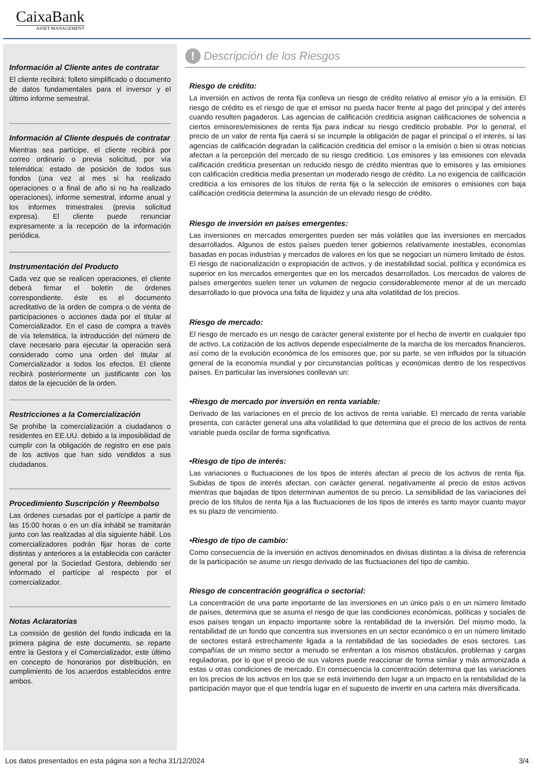CaixaBank
ASSET MANAGEMENT
Información al Cliente antes de contratar
El cliente recibirá: folleto simplificado o documento de datos fundamentales para el inversor y el último informe semestral.
Información al Cliente después de contratar
Mientras sea partícipe, el cliente recibirá por correo ordinario o previa solicitud, por vía telemática: estado de posición de todos sus fondos (una vez al mes si ha realizado operaciones o a final de año si no ha realizado operaciones), informe semestral, informe anual y los informes trimestrales (previa solicitud expresa). El cliente puede renunciar expresamente a la recepción de la información periódica.
Instrumentación del Producto
Cada vez que se realicen operaciones, el cliente deberá firmar el boletín de órdenes correspondiente. éste es el documento acreditativo de la orden de compra o de venta de participaciones o acciones dada por el titular al Comercializador. En el caso de compra a través de vía telemática, la introducción del número de clave necesario para ejecutar la operación será considerado como una orden del titular al Comercializador a todos los efectos. El cliente recibirá posteriormente un justificante con los datos de la ejecución de la orden.
Restricciones a la Comercialización
Se prohíbe la comercialización a ciudadanos o residentes en EE.UU. debido a la imposibilidad de cumplir con la obligación de registro en ese país de los activos que han sido vendidos a sus ciudadanos.
Procedimiento Suscripción y Reembolso
Las órdenes cursadas por el partícipe a partir de las 15:00 horas o en un día inhábil se tramitarán junto con las realizadas al día siguiente hábil. Los comercializadores podrán fijar horas de corte distintas y anteriores a la establecida con carácter general por la Sociedad Gestora, debiendo ser informado el partícipe al respecto por el comercializador.
Notas Aclaratorias
La comisión de gestión del fondo indicada en la primera página de este documento, se reparte entre la Gestora y el Comercializador, este último en concepto de honorarios por distribución, en cumplimiento de los acuerdos establecidos entre ambos.
! Descripción de los Riesgos
Riesgo de crédito:
La inversión en activos de renta fija conlleva un riesgo de crédito relativo al emisor y/o a la emisión. El riesgo de crédito es el riesgo de que el emisor no pueda hacer frente al pago del principal y del interés cuando resulten pagaderos. Las agencias de calificación crediticia asignan calificaciones de solvencia a ciertos emisores/emisiones de renta fija para indicar su riesgo crediticio probable. Por lo general, el precio de un valor de renta fija caerá si se incumple la obligación de pagar el principal o el interés, si las agencias de calificación degradan la calificación crediticia del emisor o la emisión o bien si otras noticias afectan a la percepción del mercado de su riesgo crediticio. Los emisores y las emisiones con elevada calificación crediticia presentan un reducido riesgo de crédito mientras que lo emisores y las emisiones con calificación crediticia media presentan un moderado riesgo de crédito. La no exigencia de calificación crediticia a los emisores de los títulos de renta fija o la selección de emisores o emisiones con baja calificación crediticia determina la asunción de un elevado riesgo de crédito.
Riesgo de inversión en países emergentes:
Las inversiones en mercados emergentes pueden ser más volátiles que las inversiones en mercados desarrollados. Algunos de estos países pueden tener gobiernos relativamente inestables, economías basadas en pocas industrias y mercados de valores en los que se negocian un número limitado de éstos. El riesgo de nacionalización o expropiación de activos, y de inestabilidad social, política y económica es superior en los mercados emergentes que en los mercados desarrollados. Los mercados de valores de países emergentes suelen tener un volumen de negocio considerablemente menor al de un mercado desarrollado lo que provoca una falta de liquidez y una alta volatilidad de los precios.
Riesgo de mercado:
El riesgo de mercado es un riesgo de carácter general existente por el hecho de invertir en cualquier tipo de activo. La cotización de los activos depende especialmente de la marcha de los mercados financieros, así como de la evolución económica de los emisores que, por su parte, se ven influidos por la situación general de la economía mundial y por circunstancias políticas y económicas dentro de los respectivos países. En particular las inversiones conllevan un:
•Riesgo de mercado por inversión en renta variable:
Derivado de las variaciones en el precio de los activos de renta variable. El mercado de renta variable presenta, con carácter general una alta volatilidad lo que determina que el precio de los activos de renta variable pueda oscilar de forma significativa.
•Riesgo de tipo de interés:
Las variaciones o fluctuaciones de los tipos de interés afectan al precio de los activos de renta fija. Subidas de tipos de interés afectan, con carácter general, negativamente al precio de estos activos mientras que bajadas de tipos determinan aumentos de su precio. La sensibilidad de las variaciones del precio de los títulos de renta fija a las fluctuaciones de los tipos de interés es tanto mayor cuanto mayor es su plazo de vencimiento.
•Riesgo de tipo de cambio:
Como consecuencia de la inversión en activos denominados en divisas distintas a la divisa de referencia de la participación se asume un riesgo derivado de las fluctuaciones del tipo de cambio.
Riesgo de concentración geográfica o sectorial:
La concentración de una parte importante de las inversiones en un único país o en un número limitado de países, determina que se asuma el riesgo de que las condiciones económicas, políticas y sociales de esos países tengan un impacto importante sobre la rentabilidad de la inversión. Del mismo modo, la rentabilidad de un fondo que concentra sus inversiones en un sector económico o en un número limitado de sectores estará estrechamente ligada a la rentabilidad de las sociedades de esos sectores. Las compañías de un mismo sector a menudo se enfrentan a los mismos obstáculos, problemas y cargas reguladoras, por lo que el precio de sus valores puede reaccionar de forma similar y más armonizada a estas u otras condiciones de mercado. En consecuencia la concentración determina que las variaciones en los precios de los activos en los que se está invirtiendo den lugar a un impacto en la rentabilidad de la participación mayor que el que tendría lugar en el supuesto de invertir en una cartera más diversificada.
Los datos presentados en esta página son a fecha 31/12/2024 3/4